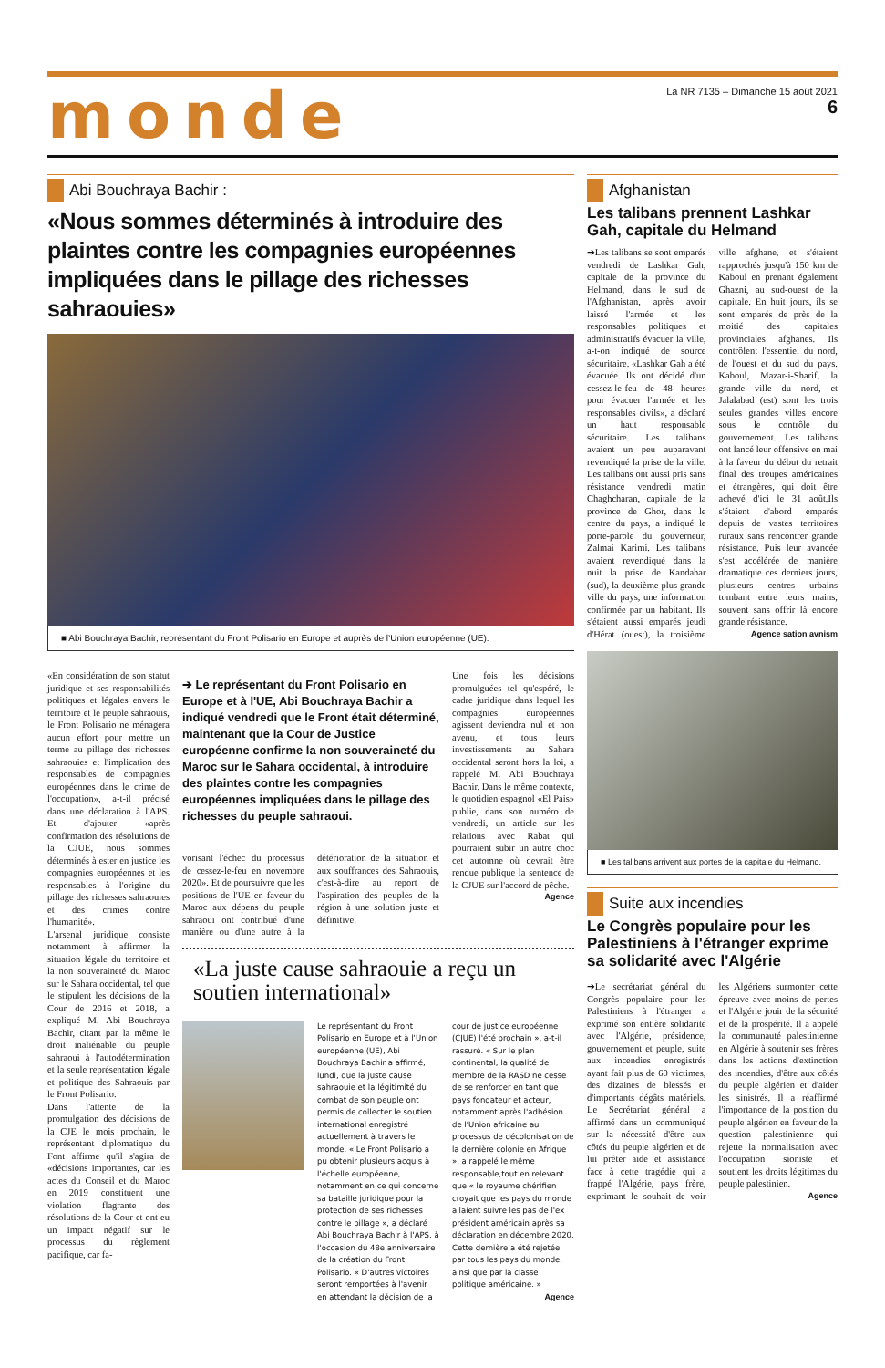monde
La NR 7135 – Dimanche 15 août 2021
6
Abi Bouchraya Bachir :
«Nous sommes déterminés à introduire des plaintes contre les compagnies européennes impliquées dans le pillage des richesses sahraouies»
■ Abi Bouchraya Bachir, représentant du Front Polisario en Europe et auprès de l’Union européenne (UE).
«En considération de son statut juridique et ses responsabilités politiques et légales envers le territoire et le peuple sahraouis, le Front Polisario ne ménagera aucun effort pour mettre un terme au pillage des richesses sahraouies et l'implication des responsables de compagnies européennes dans le crime de l'occupation», a-t-il précisé dans une déclaration à l'APS. Et d'ajouter «après confirmation des résolutions de la CJUE, nous sommes déterminés à ester en justice les compagnies européennes et les responsables à l'origine du pillage des richesses sahraouies et des crimes contre l'humanité».
L'arsenal juridique consiste notamment à affirmer la situation légale du territoire et la non souveraineté du Maroc sur le Sahara occidental, tel que le stipulent les décisions de la Cour de 2016 et 2018, a expliqué M. Abi Bouchraya Bachir, citant par la même le droit inaliénable du peuple sahraoui à l'autodétermination et la seule représentation légale et politique des Sahraouis par le Front Polisario.
Dans l'attente de la promulgation des décisions de la CJE le mois prochain, le représentant diplomatique du Font affirme qu'il s'agira de «décisions importantes, car les actes du Conseil et du Maroc en 2019 constituent une violation flagrante des résolutions de la Cour et ont eu un impact négatif sur le processus du règlement pacifique, car fa-
➔ Le représentant du Front Polisario en Europe et à l'UE, Abi Bouchraya Bachir a indiqué vendredi que le Front était déterminé, maintenant que la Cour de Justice européenne confirme la non souveraineté du Maroc sur le Sahara occidental, à introduire des plaintes contre les compagnies européennes impliquées dans le pillage des richesses du peuple sahraoui.
vorisant l'échec du processus de cessez-le-feu en novembre 2020». Et de poursuivre que les positions de l'UE en faveur du Maroc aux dépens du peuple sahraoui ont contribué d'une manière ou d'une autre à la détérioration de la situation et aux souffrances des Sahraouis, c'est-à-dire au report de l'aspiration des peuples de la région à une solution juste et définitive.
Une fois les décisions promulguées tel qu'espéré, le cadre juridique dans lequel les compagnies européennes agissent deviendra nul et non avenu, et tous leurs investissements au Sahara occidental seront hors la loi, a rappelé M. Abi Bouchraya Bachir. Dans le même contexte, le quotidien espagnol «El Pais» publie, dans son numéro de vendredi, un article sur les relations avec Rabat qui pourraient subir un autre choc cet automne où devrait être rendue publique la sentence de la CJUE sur l'accord de pêche.
Agence
«La juste cause sahraouie a reçu un soutien international»
Le représentant du Front Polisario en Europe et à l'Union européenne (UE), Abi Bouchraya Bachir a affirmé, lundi, que la juste cause sahraouie et la légitimité du combat de son peuple ont permis de collecter le soutien international enregistré actuellement à travers le monde. « Le Front Polisario a pu obtenir plusieurs acquis à l'échelle européenne, notamment en ce qui concerne sa bataille juridique pour la protection de ses richesses contre le pillage », a déclaré Abi Bouchraya Bachir à l'APS, à l'occasion du 48e anniversaire de la création du Front Polisario. « D'autres victoires seront remportées à l'avenir en attendant la décision de la cour de justice européenne (CJUE) l'été prochain », a-t-il rassuré. « Sur le plan continental, la qualité de membre de la RASD ne cesse de se renforcer en tant que pays fondateur et acteur, notamment après l'adhésion de l'Union africaine au processus de décolonisation de la dernière colonie en Afrique », a rappelé le même responsable,tout en relevant que « le royaume chérifien croyait que les pays du monde allaient suivre les pas de l'ex président américain après sa déclaration en décembre 2020. Cette dernière a été rejetée par tous les pays du monde, ainsi que par la classe politique américaine. »
Agence
Afghanistan
Les talibans prennent Lashkar Gah, capitale du Helmand
➔Les talibans se sont emparés vendredi de Lashkar Gah, capitale de la province du Helmand, dans le sud de l'Afghanistan, après avoir laissé l'armée et les responsables politiques et administratifs évacuer la ville, a-t-on indiqué de source sécuritaire. «Lashkar Gah a été évacuée. Ils ont décidé d'un cessez-le-feu de 48 heures pour évacuer l'armée et les responsables civils», a déclaré un haut responsable sécuritaire. Les talibans avaient un peu auparavant revendiqué la prise de la ville. Les talibans ont aussi pris sans résistance vendredi matin Chaghcharan, capitale de la province de Ghor, dans le centre du pays, a indiqué le porte-parole du gouverneur, Zalmai Karimi. Les talibans avaient revendiqué dans la nuit la prise de Kandahar (sud), la deuxième plus grande ville du pays, une information confirmée par un habitant. Ils s'étaient aussi emparés jeudi d'Hérat (ouest), la troisième ville afghane, et s'étaient rapprochés jusqu'à 150 km de Kaboul en prenant également Ghazni, au sud-ouest de la capitale. En huit jours, ils se sont emparés de près de la moitié des capitales provinciales afghanes. Ils contrôlent l'essentiel du nord, de l'ouest et du sud du pays. Kaboul, Mazar-i-Sharif, la grande ville du nord, et Jalalabad (est) sont les trois seules grandes villes encore sous le contrôle du gouvernement. Les talibans ont lancé leur offensive en mai à la faveur du début du retrait final des troupes américaines et étrangères, qui doit être achevé d'ici le 31 août.Ils s'étaient d'abord emparés depuis de vastes territoires ruraux sans rencontrer grande résistance. Puis leur avancée s'est accélérée de manière dramatique ces derniers jours, plusieurs centres urbains tombant entre leurs mains, souvent sans offrir là encore grande résistance.
Agence sation avnism
■ Les talibans arrivent aux portes de la capitale du Helmand.
Suite aux incendies
Le Congrès populaire pour les Palestiniens à l'étranger exprime sa solidarité avec l'Algérie
➔Le secrétariat général du Congrès populaire pour les Palestiniens à l'étranger a exprimé son entière solidarité avec l'Algérie, présidence, gouvernement et peuple, suite aux incendies enregistrés ayant fait plus de 60 victimes, des dizaines de blessés et d'importants dégâts matériels. Le Secrétariat général a affirmé dans un communiqué sur la nécessité d'être aux côtés du peuple algérien et de lui prêter aide et assistance face à cette tragédie qui a frappé l'Algérie, pays frère, exprimant le souhait de voir les Algériens surmonter cette épreuve avec moins de pertes et l'Algérie jouir de la sécurité et de la prospérité. Il a appelé la communauté palestinienne en Algérie à soutenir ses frères dans les actions d'extinction des incendies, d'être aux côtés du peuple algérien et d'aider les sinistrés. Il a réaffirmé l'importance de la position du peuple algérien en faveur de la question palestinienne qui rejette la normalisation avec l'occupation sioniste et soutient les droits légitimes du peuple palestinien.
Agence